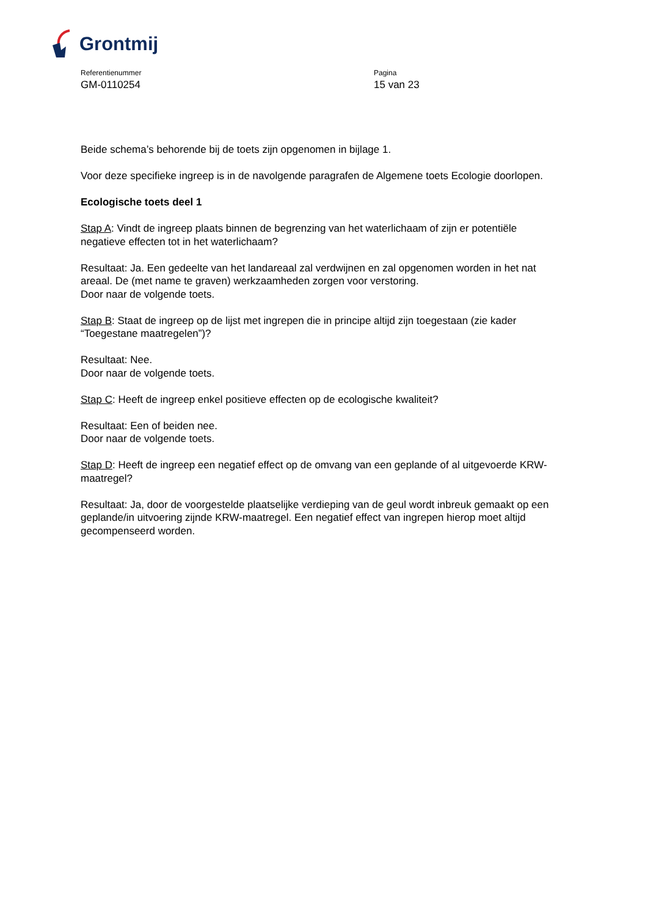Grontmij
Referentienummer
GM-0110254
Pagina
15 van 23
Beide schema’s behorende bij de toets zijn opgenomen in bijlage 1.
Voor deze specifieke ingreep is in de navolgende paragrafen de Algemene toets Ecologie doorlopen.
Ecologische toets deel 1
Stap A: Vindt de ingreep plaats binnen de begrenzing van het waterlichaam of zijn er potentiële negatieve effecten tot in het waterlichaam?
Resultaat: Ja. Een gedeelte van het landareaal zal verdwijnen en zal opgenomen worden in het nat areaal. De (met name te graven) werkzaamheden zorgen voor verstoring.
Door naar de volgende toets.
Stap B: Staat de ingreep op de lijst met ingrepen die in principe altijd zijn toegestaan (zie kader “Toegestane maatregelen”)?
Resultaat: Nee.
Door naar de volgende toets.
Stap C: Heeft de ingreep enkel positieve effecten op de ecologische kwaliteit?
Resultaat: Een of beiden nee.
Door naar de volgende toets.
Stap D: Heeft de ingreep een negatief effect op de omvang van een geplande of al uitgevoerde KRW-maatregel?
Resultaat: Ja, door de voorgestelde plaatselijke verdieping van de geul wordt inbreuk gemaakt op een geplande/in uitvoering zijnde KRW-maatregel. Een negatief effect van ingrepen hierop moet altijd gecompenseerd worden.